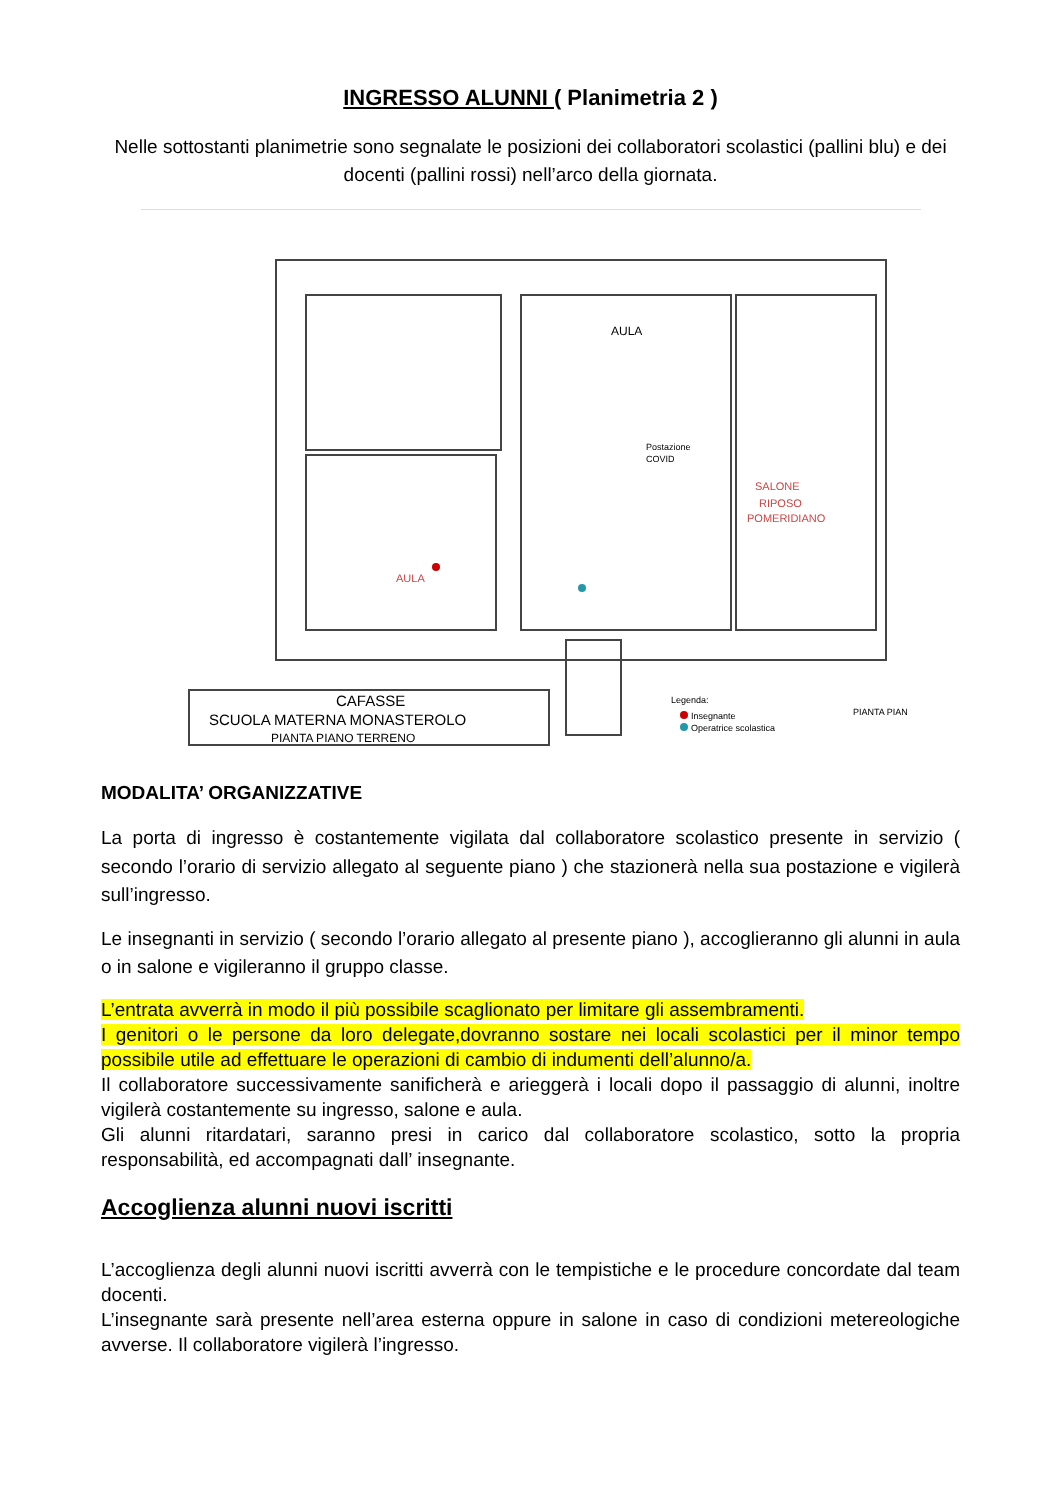INGRESSO ALUNNI ( Planimetria 2 )
Nelle sottostanti planimetrie sono segnalate le posizioni dei collaboratori scolastici (pallini blu) e dei docenti (pallini rossi) nell’arco della giornata.
AULA
AULA
SALONE
RIPOSO
POMERIDIANO
Postazione
COVID
CAFASSE
SCUOLA MATERNA MONASTEROLO
PIANTA PIANO TERRENO
Legenda:
Insegnante
Operatrice scolastica
PIANTA PIAN
MODALITA’ ORGANIZZATIVE
La porta di ingresso è costantemente vigilata dal collaboratore scolastico presente in servizio ( secondo l’orario di servizio allegato al seguente piano ) che stazionerà nella sua postazione e vigilerà sull’ingresso.
Le insegnanti in servizio ( secondo l’orario allegato al presente piano ), accoglieranno gli alunni in aula o in salone e vigileranno il gruppo classe.
L’entrata avverrà in modo il più possibile scaglionato per limitare gli assembramenti.
I genitori o le persone da loro delegate,dovranno sostare nei locali scolastici per il minor tempo possibile utile ad effettuare le operazioni di cambio di indumenti dell’alunno/a.
Il collaboratore successivamente sanificherà e arieggerà i locali dopo il passaggio di alunni, inoltre vigilerà costantemente su ingresso, salone e aula.
Gli alunni ritardatari, saranno presi in carico dal collaboratore scolastico, sotto la propria responsabilità, ed accompagnati dall’ insegnante.
Accoglienza alunni nuovi iscritti
L’accoglienza degli alunni nuovi iscritti avverrà con le tempistiche e le procedure concordate dal team docenti.
L’insegnante sarà presente nell’area esterna oppure in salone in caso di condizioni metereologiche avverse. Il collaboratore vigilerà l’ingresso.